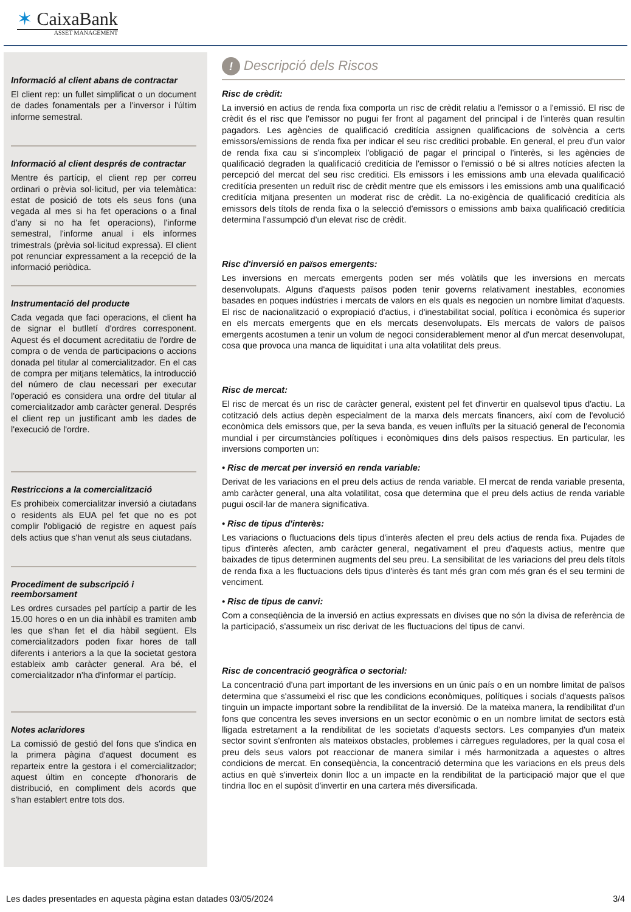✶ CaixaBank
ASSET MANAGEMENT
Informació al client abans de contractar
El client rep: un fullet simplificat o un document de dades fonamentals per a l'inversor i l'últim informe semestral.
Informació al client després de contractar
Mentre és partícip, el client rep per correu ordinari o prèvia sol·licitud, per via telemàtica: estat de posició de tots els seus fons (una vegada al mes si ha fet operacions o a final d'any si no ha fet operacions), l'informe semestral, l'informe anual i els informes trimestrals (prèvia sol·licitud expressa). El client pot renunciar expressament a la recepció de la informació periòdica.
Instrumentació del producte
Cada vegada que faci operacions, el client ha de signar el butlletí d'ordres corresponent. Aquest és el document acreditatiu de l'ordre de compra o de venda de participacions o accions donada pel titular al comercialitzador. En el cas de compra per mitjans telemàtics, la introducció del número de clau necessari per executar l'operació es considera una ordre del titular al comercialitzador amb caràcter general. Després el client rep un justificant amb les dades de l'execució de l'ordre.
Restriccions a la comercialització
Es prohibeix comercialitzar inversió a ciutadans o residents als EUA pel fet que no es pot complir l'obligació de registre en aquest país dels actius que s'han venut als seus ciutadans.
Procediment de subscripció i reemborsament
Les ordres cursades pel partícip a partir de les 15.00 hores o en un dia inhàbil es tramiten amb les que s'han fet el dia hàbil següent. Els comercialitzadors poden fixar hores de tall diferents i anteriors a la que la societat gestora estableix amb caràcter general. Ara bé, el comercialitzador n'ha d'informar el partícip.
Notes aclaridores
La comissió de gestió del fons que s'indica en la primera pàgina d'aquest document es reparteix entre la gestora i el comercialitzador; aquest últim en concepte d'honoraris de distribució, en compliment dels acords que s'han establert entre tots dos.
! Descripció dels Riscos
Risc de crèdit:
La inversió en actius de renda fixa comporta un risc de crèdit relatiu a l'emissor o a l'emissió. El risc de crèdit és el risc que l'emissor no pugui fer front al pagament del principal i de l'interès quan resultin pagadors. Les agències de qualificació creditícia assignen qualificacions de solvència a certs emissors/emissions de renda fixa per indicar el seu risc creditici probable. En general, el preu d'un valor de renda fixa cau si s'incompleix l'obligació de pagar el principal o l'interès, si les agències de qualificació degraden la qualificació creditícia de l'emissor o l'emissió o bé si altres notícies afecten la percepció del mercat del seu risc creditici. Els emissors i les emissions amb una elevada qualificació creditícia presenten un reduït risc de crèdit mentre que els emissors i les emissions amb una qualificació creditícia mitjana presenten un moderat risc de crèdit. La no-exigència de qualificació creditícia als emissors dels títols de renda fixa o la selecció d'emissors o emissions amb baixa qualificació creditícia determina l'assumpció d'un elevat risc de crèdit.
Risc d'inversió en països emergents:
Les inversions en mercats emergents poden ser més volàtils que les inversions en mercats desenvolupats. Alguns d'aquests països poden tenir governs relativament inestables, economies basades en poques indústries i mercats de valors en els quals es negocien un nombre limitat d'aquests. El risc de nacionalització o expropiació d'actius, i d'inestabilitat social, política i econòmica és superior en els mercats emergents que en els mercats desenvolupats. Els mercats de valors de països emergents acostumen a tenir un volum de negoci considerablement menor al d'un mercat desenvolupat, cosa que provoca una manca de liquiditat i una alta volatilitat dels preus.
Risc de mercat:
El risc de mercat és un risc de caràcter general, existent pel fet d'invertir en qualsevol tipus d'actiu. La cotització dels actius depèn especialment de la marxa dels mercats financers, així com de l'evolució econòmica dels emissors que, per la seva banda, es veuen influïts per la situació general de l'economia mundial i per circumstàncies polítiques i econòmiques dins dels països respectius. En particular, les inversions comporten un:
• Risc de mercat per inversió en renda variable:
Derivat de les variacions en el preu dels actius de renda variable. El mercat de renda variable presenta, amb caràcter general, una alta volatilitat, cosa que determina que el preu dels actius de renda variable pugui oscil·lar de manera significativa.
• Risc de tipus d'interès:
Les variacions o fluctuacions dels tipus d'interès afecten el preu dels actius de renda fixa. Pujades de tipus d'interès afecten, amb caràcter general, negativament el preu d'aquests actius, mentre que baixades de tipus determinen augments del seu preu. La sensibilitat de les variacions del preu dels títols de renda fixa a les fluctuacions dels tipus d'interès és tant més gran com més gran és el seu termini de venciment.
• Risc de tipus de canvi:
Com a conseqüència de la inversió en actius expressats en divises que no són la divisa de referència de la participació, s'assumeix un risc derivat de les fluctuacions del tipus de canvi.
Risc de concentració geogràfica o sectorial:
La concentració d'una part important de les inversions en un únic país o en un nombre limitat de països determina que s'assumeixi el risc que les condicions econòmiques, polítiques i socials d'aquests països tinguin un impacte important sobre la rendibilitat de la inversió. De la mateixa manera, la rendibilitat d'un fons que concentra les seves inversions en un sector econòmic o en un nombre limitat de sectors està lligada estretament a la rendibilitat de les societats d'aquests sectors. Les companyies d'un mateix sector sovint s'enfronten als mateixos obstacles, problemes i càrregues reguladores, per la qual cosa el preu dels seus valors pot reaccionar de manera similar i més harmonitzada a aquestes o altres condicions de mercat. En conseqüència, la concentració determina que les variacions en els preus dels actius en què s'inverteix donin lloc a un impacte en la rendibilitat de la participació major que el que tindria lloc en el supòsit d'invertir en una cartera més diversificada.
Les dades presentades en aquesta pàgina estan datades 03/05/2024 3/4